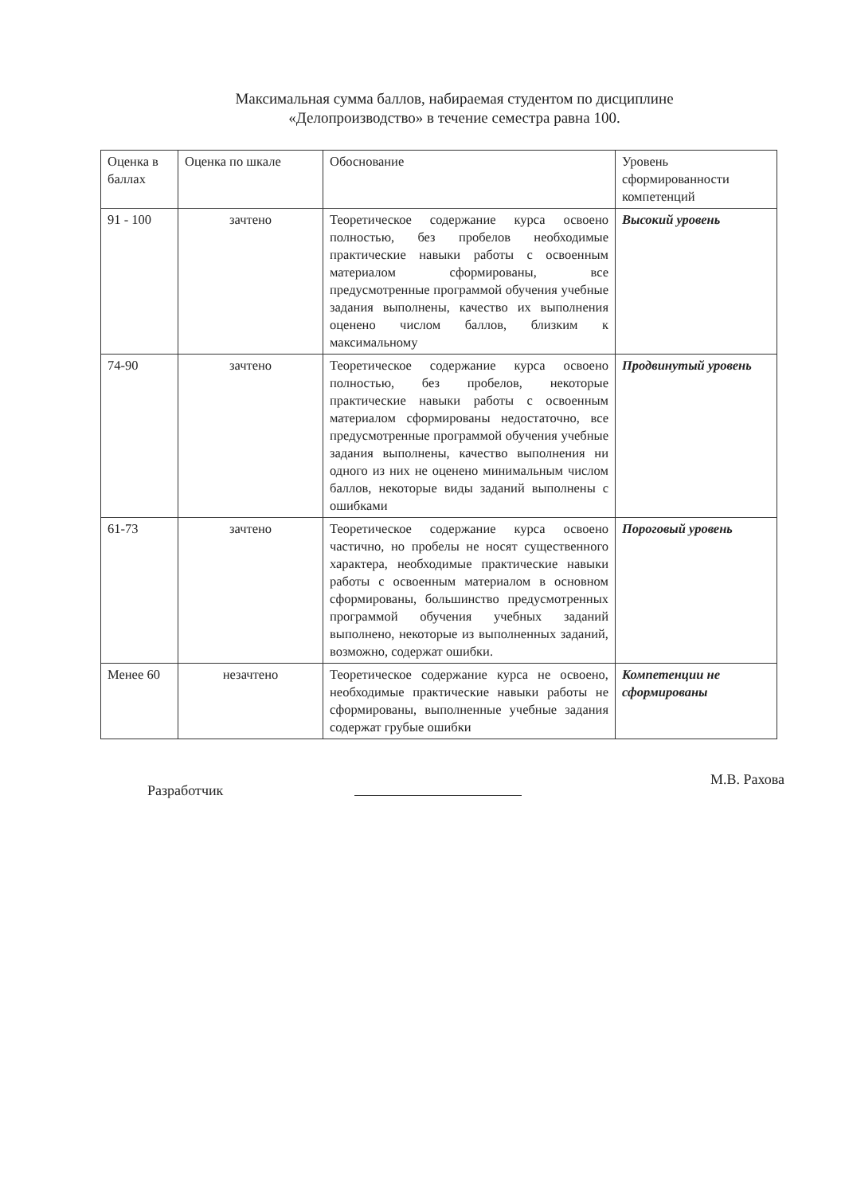Максимальная сумма баллов, набираемая студентом по дисциплине
«Делопроизводство» в течение семестра равна 100.
| Оценка в баллах | Оценка по шкале | Обоснование | Уровень сформированности компетенций |
| --- | --- | --- | --- |
| 91 - 100 | зачтено | Теоретическое содержание курса освоено полностью, без пробелов необходимые практические навыки работы с освоенным материалом сформированы, все предусмотренные программой обучения учебные задания выполнены, качество их выполнения оценено числом баллов, близким к максимальному | Высокий уровень |
| 74-90 | зачтено | Теоретическое содержание курса освоено полностью, без пробелов, некоторые практические навыки работы с освоенным материалом сформированы недостаточно, все предусмотренные программой обучения учебные задания выполнены, качество выполнения ни одного из них не оценено минимальным числом баллов, некоторые виды заданий выполнены с ошибками | Продвинутый уровень |
| 61-73 | зачтено | Теоретическое содержание курса освоено частично, но пробелы не носят существенного характера, необходимые практические навыки работы с освоенным материалом в основном сформированы, большинство предусмотренных программой обучения учебных заданий выполнено, некоторые из выполненных заданий, возможно, содержат ошибки. | Пороговый уровень |
| Менее 60 | незачтено | Теоретическое содержание курса не освоено, необходимые практические навыки работы не сформированы, выполненные учебные задания содержат грубые ошибки | Компетенции не сформированы |
Разработчик
М.В. Рахова